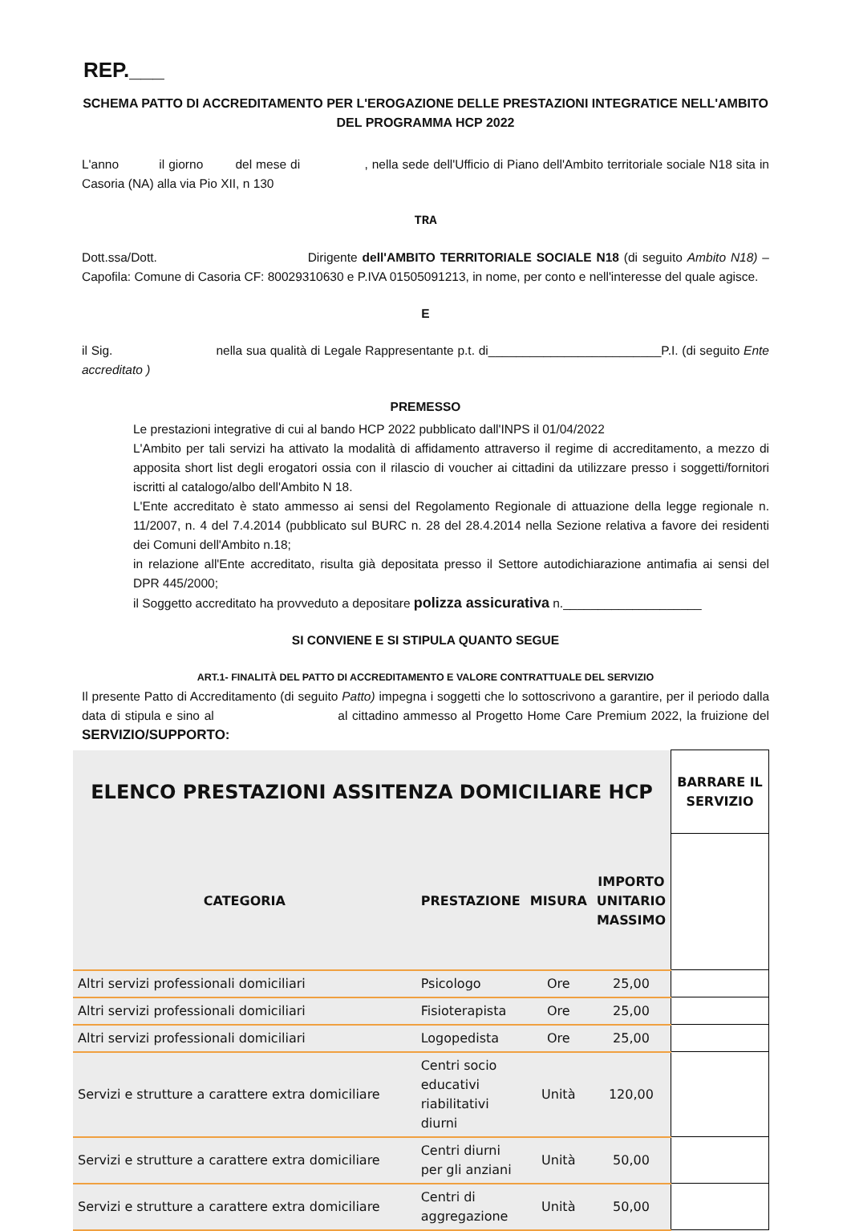REP.___
SCHEMA PATTO DI ACCREDITAMENTO PER L'EROGAZIONE DELLE PRESTAZIONI INTEGRATICE NELL'AMBITO
DEL PROGRAMMA HCP 2022
L'anno il giorno del mese di , nella sede dell'Ufficio di Piano dell'Ambito territoriale sociale N18 sita in Casoria (NA) alla via Pio XII, n 130
TRA
Dott.ssa/Dott. Dirigente dell'AMBITO TERRITORIALE SOCIALE N18 (di seguito Ambito N18) – Capofila: Comune di Casoria CF: 80029310630 e P.IVA 01505091213, in nome, per conto e nell'interesse del quale agisce.
E
il Sig. nella sua qualità di Legale Rappresentante p.t. di_________________________P.I. (di seguito Ente accreditato )
PREMESSO
Le prestazioni integrative di cui al bando HCP 2022 pubblicato dall'INPS il 01/04/2022
L'Ambito per tali servizi ha attivato la modalità di affidamento attraverso il regime di accreditamento, a mezzo di apposita short list degli erogatori ossia con il rilascio di voucher ai cittadini da utilizzare presso i soggetti/fornitori iscritti al catalogo/albo dell'Ambito N 18.
L'Ente accreditato è stato ammesso ai sensi del Regolamento Regionale di attuazione della legge regionale n. 11/2007, n. 4 del 7.4.2014 (pubblicato sul BURC n. 28 del 28.4.2014 nella Sezione relativa a favore dei residenti dei Comuni dell'Ambito n.18;
in relazione all'Ente accreditato, risulta già depositata presso il Settore autodichiarazione antimafia ai sensi del DPR 445/2000;
il Soggetto accreditato ha provveduto a depositare polizza assicurativa n.____________________
SI CONVIENE E SI STIPULA QUANTO SEGUE
ART.1- FINALITÀ DEL PATTO DI ACCREDITAMENTO E VALORE CONTRATTUALE DEL SERVIZIO
Il presente Patto di Accreditamento (di seguito Patto) impegna i soggetti che lo sottoscrivono a garantire, per il periodo dalla data di stipula e sino al al cittadino ammesso al Progetto Home Care Premium 2022, la fruizione del SERVIZIO/SUPPORTO:
| ELENCO PRESTAZIONI ASSITENZA DOMICILIARE HCP | | | | BARRARE IL SERVIZIO |
| --- | --- | --- | --- | --- |
| CATEGORIA | PRESTAZIONE | MISURA | IMPORTO UNITARIO MASSIMO | |
| Altri servizi professionali domiciliari | Psicologo | Ore | 25,00 | |
| Altri servizi professionali domiciliari | Fisioterapista | Ore | 25,00 | |
| Altri servizi professionali domiciliari | Logopedista | Ore | 25,00 | |
| Servizi e strutture a carattere extra domiciliare | Centri socio educativi riabilitativi diurni | Unità | 120,00 | |
| Servizi e strutture a carattere extra domiciliare | Centri diurni per gli anziani | Unità | 50,00 | |
| Servizi e strutture a carattere extra domiciliare | Centri di aggregazione | Unità | 50,00 | |